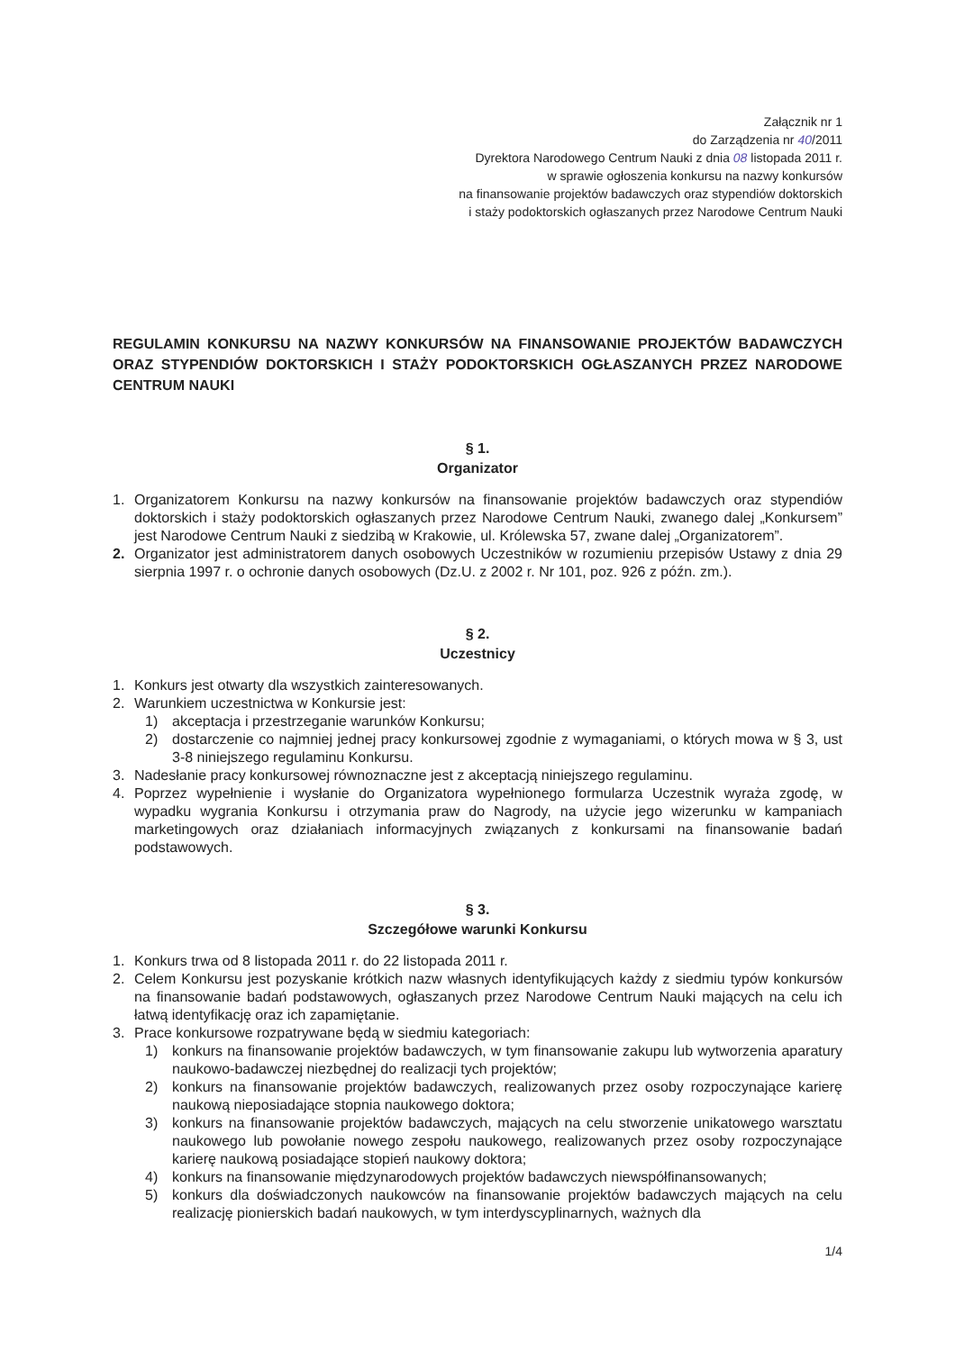Załącznik nr 1
do Zarządzenia nr 40/2011
Dyrektora Narodowego Centrum Nauki z dnia 08 listopada 2011 r.
w sprawie ogłoszenia konkursu na nazwy konkursów
na finansowanie projektów badawczych oraz stypendiów doktorskich
i staży podoktorskich ogłaszanych przez Narodowe Centrum Nauki
REGULAMIN KONKURSU NA NAZWY KONKURSÓW NA FINANSOWANIE PROJEKTÓW BADAWCZYCH ORAZ STYPENDIÓW DOKTORSKICH I STAŻY PODOKTORSKICH OGŁASZANYCH PRZEZ NARODOWE CENTRUM NAUKI
§ 1.
Organizator
1. Organizatorem Konkursu na nazwy konkursów na finansowanie projektów badawczych oraz stypendiów doktorskich i staży podoktorskich ogłaszanych przez Narodowe Centrum Nauki, zwanego dalej „Konkursem” jest Narodowe Centrum Nauki z siedzibą w Krakowie, ul. Królewska 57, zwane dalej „Organizatorem”.
2. Organizator jest administratorem danych osobowych Uczestników w rozumieniu przepisów Ustawy z dnia 29 sierpnia 1997 r. o ochronie danych osobowych (Dz.U. z 2002 r. Nr 101, poz. 926 z późn. zm.).
§ 2.
Uczestnicy
1. Konkurs jest otwarty dla wszystkich zainteresowanych.
2. Warunkiem uczestnictwa w Konkursie jest:
1) akceptacja i przestrzeganie warunków Konkursu;
2) dostarczenie co najmniej jednej pracy konkursowej zgodnie z wymaganiami, o których mowa w § 3, ust 3-8 niniejszego regulaminu Konkursu.
3. Nadesłanie pracy konkursowej równoznaczne jest z akceptacją niniejszego regulaminu.
4. Poprzez wypełnienie i wysłanie do Organizatora wypełnionego formularza Uczestnik wyraża zgodę, w wypadku wygrania Konkursu i otrzymania praw do Nagrody, na użycie jego wizerunku w kampaniach marketingowych oraz działaniach informacyjnych związanych z konkursami na finansowanie badań podstawowych.
§ 3.
Szczegółowe warunki Konkursu
1. Konkurs trwa od 8 listopada 2011 r. do 22 listopada 2011 r.
2. Celem Konkursu jest pozyskanie krótkich nazw własnych identyfikujących każdy z siedmiu typów konkursów na finansowanie badań podstawowych, ogłaszanych przez Narodowe Centrum Nauki mających na celu ich łatwą identyfikację oraz ich zapamiętanie.
3. Prace konkursowe rozpatrywane będą w siedmiu kategoriach:
1) konkurs na finansowanie projektów badawczych, w tym finansowanie zakupu lub wytworzenia aparatury naukowo-badawczej niezbędnej do realizacji tych projektów;
2) konkurs na finansowanie projektów badawczych, realizowanych przez osoby rozpoczynające karierę naukową nieposiadające stopnia naukowego doktora;
3) konkurs na finansowanie projektów badawczych, mających na celu stworzenie unikatowego warsztatu naukowego lub powołanie nowego zespołu naukowego, realizowanych przez osoby rozpoczynające karierę naukową posiadające stopień naukowy doktora;
4) konkurs na finansowanie międzynarodowych projektów badawczych niewspółfinansowanych;
5) konkurs dla doświadczonych naukowców na finansowanie projektów badawczych mających na celu realizację pionierskich badań naukowych, w tym interdyscyplinarnych, ważnych dla
1/4